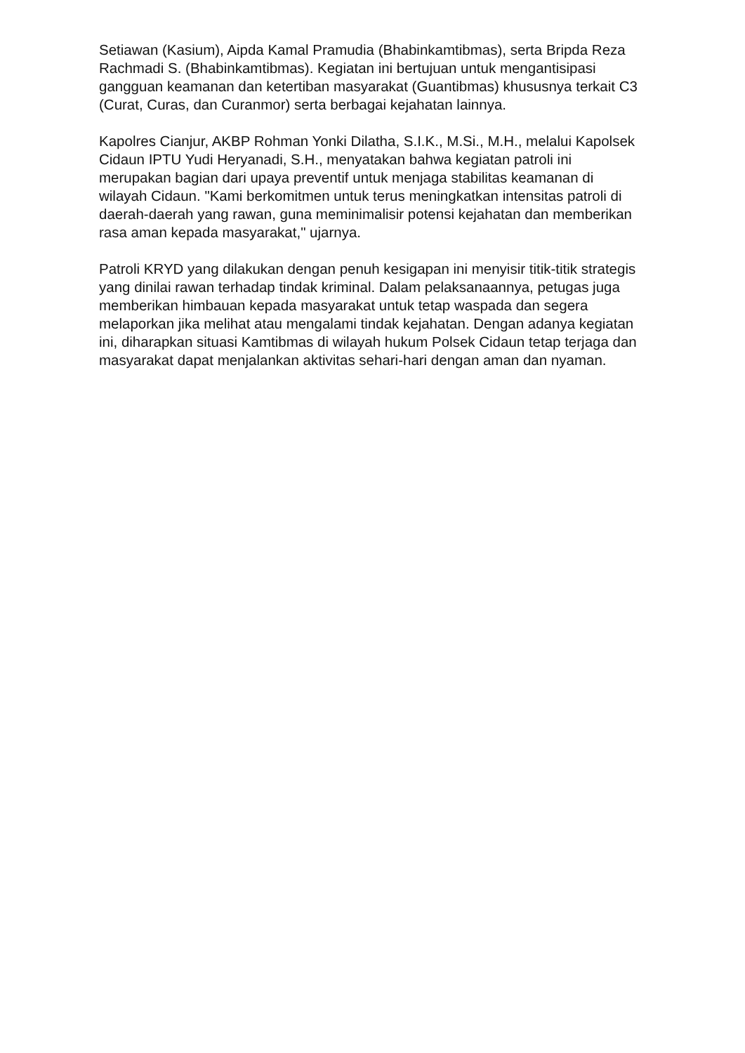Setiawan (Kasium), Aipda Kamal Pramudia (Bhabinkamtibmas), serta Bripda Reza Rachmadi S. (Bhabinkamtibmas). Kegiatan ini bertujuan untuk mengantisipasi gangguan keamanan dan ketertiban masyarakat (Guantibmas) khususnya terkait C3 (Curat, Curas, dan Curanmor) serta berbagai kejahatan lainnya.
Kapolres Cianjur, AKBP Rohman Yonki Dilatha, S.I.K., M.Si., M.H., melalui Kapolsek Cidaun IPTU Yudi Heryanadi, S.H., menyatakan bahwa kegiatan patroli ini merupakan bagian dari upaya preventif untuk menjaga stabilitas keamanan di wilayah Cidaun. "Kami berkomitmen untuk terus meningkatkan intensitas patroli di daerah-daerah yang rawan, guna meminimalisir potensi kejahatan dan memberikan rasa aman kepada masyarakat," ujarnya.
Patroli KRYD yang dilakukan dengan penuh kesigapan ini menyisir titik-titik strategis yang dinilai rawan terhadap tindak kriminal. Dalam pelaksanaannya, petugas juga memberikan himbauan kepada masyarakat untuk tetap waspada dan segera melaporkan jika melihat atau mengalami tindak kejahatan. Dengan adanya kegiatan ini, diharapkan situasi Kamtibmas di wilayah hukum Polsek Cidaun tetap terjaga dan masyarakat dapat menjalankan aktivitas sehari-hari dengan aman dan nyaman.